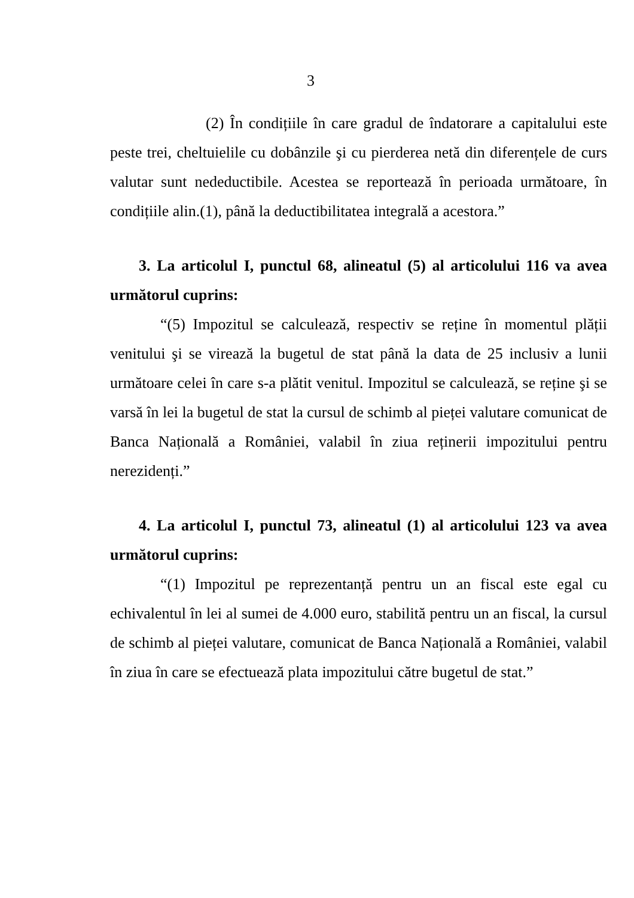3
(2) În condițiile în care gradul de îndatorare a capitalului este peste trei, cheltuielile cu dobânzile şi cu pierderea netă din diferențele de curs valutar sunt nedeductibile. Acestea se reportează în perioada următoare, în condițiile alin.(1), până la deductibilitatea integrală a acestora.”
3. La articolul I, punctul 68, alineatul (5) al articolului 116 va avea următorul cuprins:
“(5) Impozitul se calculează, respectiv se reține în momentul plății venitului şi se virează la bugetul de stat până la data de 25 inclusiv a lunii următoare celei în care s-a plătit venitul. Impozitul se calculează, se reține şi se varsă în lei la bugetul de stat la cursul de schimb al pieței valutare comunicat de Banca Națională a României, valabil în ziua reținerii impozitului pentru nerezidenți.”
4. La articolul I, punctul 73, alineatul (1) al articolului 123 va avea următorul cuprins:
“(1) Impozitul pe reprezentanță pentru un an fiscal este egal cu echivalentul în lei al sumei de 4.000 euro, stabilită pentru un an fiscal, la cursul de schimb al pieței valutare, comunicat de Banca Națională a României, valabil în ziua în care se efectuează plata impozitului către bugetul de stat.”